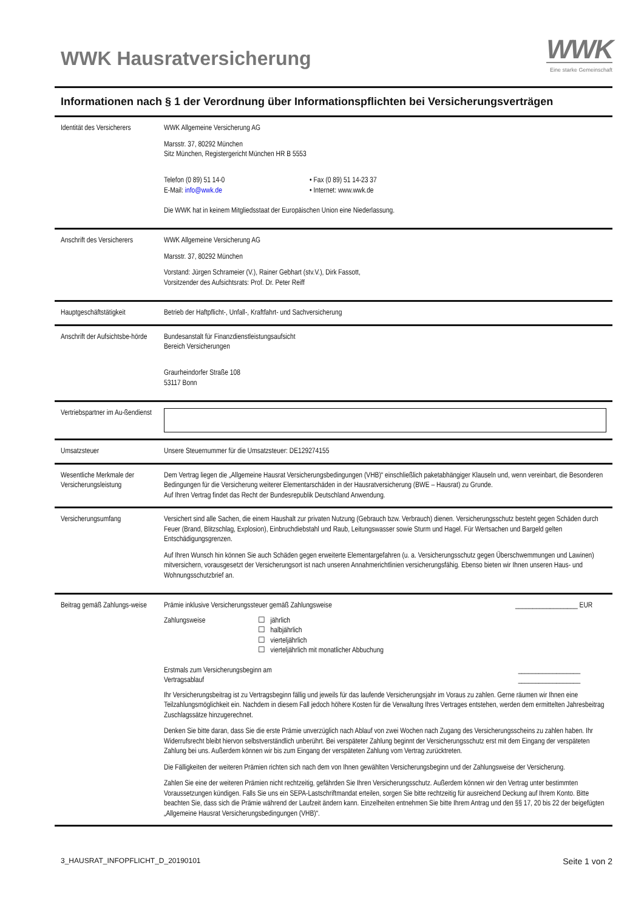WWK Hausratversicherung
WWK
Eine starke Gemeinschaft
Informationen nach § 1 der Verordnung über Informationspflichten bei Versicherungsverträgen
| Identität des Versicherers | WWK Allgemeine Versicherung AG Marsstr. 37, 80292 München Sitz München, Registergericht München HR B 5553 Telefon (0 89) 51 14-0 E-Mail: info@wwk.de • Fax (0 89) 51 14-23 37 • Internet: www.wwk.de Die WWK hat in keinem Mitgliedsstaat der Europäischen Union eine Niederlassung. |
| Anschrift des Versicherers | WWK Allgemeine Versicherung AG Marsstr. 37, 80292 München Vorstand: Jürgen Schrameier (V.), Rainer Gebhart (stv.V.), Dirk Fassott, Vorsitzender des Aufsichtsrats: Prof. Dr. Peter Reiff |
| Hauptgeschäftstätigkeit | Betrieb der Haftpflicht-, Unfall-, Kraftfahrt- und Sachversicherung |
| Anschrift der Aufsichtsbe-hörde | Bundesanstalt für Finanzdienstleistungsaufsicht Bereich Versicherungen Graurheindorfer Straße 108 53117 Bonn |
| Vertriebspartner im Au-ßendienst | |
| Umsatzsteuer | Unsere Steuernummer für die Umsatzsteuer: DE129274155 |
| Wesentliche Merkmale der Versicherungsleistung | Dem Vertrag liegen die „Allgemeine Hausrat Versicherungsbedingungen (VHB)“ einschließlich paketabhängiger Klauseln und, wenn vereinbart, die Besonderen Bedingungen für die Versicherung weiterer Elementarschäden in der Hausratversicherung (BWE – Hausrat) zu Grunde. Auf Ihren Vertrag findet das Recht der Bundesrepublik Deutschland Anwendung. |
| Versicherungsumfang | Versichert sind alle Sachen, die einem Haushalt zur privaten Nutzung (Gebrauch bzw. Verbrauch) dienen. Versicherungsschutz besteht gegen Schäden durch Feuer (Brand, Blitzschlag, Explosion), Einbruchdiebstahl und Raub, Leitungswasser sowie Sturm und Hagel. Für Wertsachen und Bargeld gelten Entschädigungsgrenzen. Auf Ihren Wunsch hin können Sie auch Schäden gegen erweiterte Elementargefahren (u. a. Versicherungsschutz gegen Überschwemmungen und Lawinen) mitversichern, vorausgesetzt der Versicherungsort ist nach unseren Annahmerichtlinien versicherungsfähig. Ebenso bieten wir Ihnen unseren Haus- und Wohnungsschutzbrief an. |
| Beitrag gemäß Zahlungs-weise | Prämie inklusive Versicherungssteuer gemäß Zahlungsweise __________________ EUR Zahlungsweise ☐ jährlich ☐ halbjährlich ☐ vierteljährlich ☐ vierteljährlich mit monatlicher Abbuchung Erstmals zum Versicherungsbeginn am Vertragsablauf __________________ __________________ Ihr Versicherungsbeitrag ist zu Vertragsbeginn fällig und jeweils für das laufende Versicherungsjahr im Voraus zu zahlen. Gerne räumen wir Ihnen eine Teilzahlungsmöglichkeit ein. Nachdem in diesem Fall jedoch höhere Kosten für die Verwaltung Ihres Vertrages entstehen, werden dem ermittelten Jahresbeitrag Zuschlagssätze hinzugerechnet. Denken Sie bitte daran, dass Sie die erste Prämie unverzüglich nach Ablauf von zwei Wochen nach Zugang des Versicherungsscheins zu zahlen haben. Ihr Widerrufsrecht bleibt hiervon selbstverständlich unberührt. Bei verspäteter Zahlung beginnt der Versicherungsschutz erst mit dem Eingang der verspäteten Zahlung bei uns. Außerdem können wir bis zum Eingang der verspäteten Zahlung vom Vertrag zurücktreten. Die Fälligkeiten der weiteren Prämien richten sich nach dem von Ihnen gewählten Versicherungsbeginn und der Zahlungsweise der Versicherung. Zahlen Sie eine der weiteren Prämien nicht rechtzeitig, gefährden Sie Ihren Versicherungsschutz. Außerdem können wir den Vertrag unter bestimmten Voraussetzungen kündigen. Falls Sie uns ein SEPA-Lastschriftmandat erteilen, sorgen Sie bitte rechtzeitig für ausreichend Deckung auf Ihrem Konto. Bitte beachten Sie, dass sich die Prämie während der Laufzeit ändern kann. Einzelheiten entnehmen Sie bitte Ihrem Antrag und den §§ 17, 20 bis 22 der beigefügten „Allgemeine Hausrat Versicherungsbedingungen (VHB)“. |
3_HAUSRAT_INFOPFLICHT_D_20190101 Seite 1 von 2